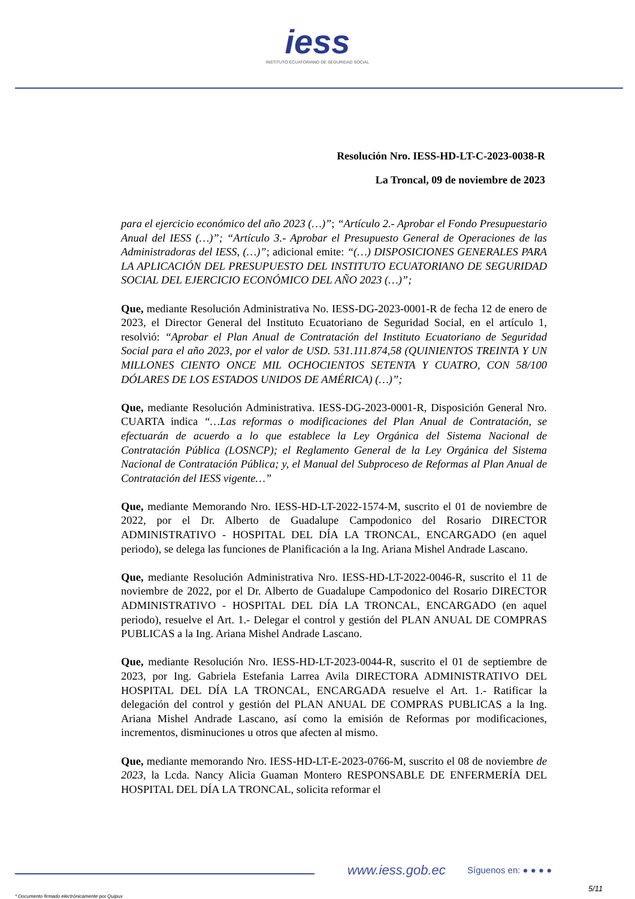iess
INSTITUTO ECUATORIANO DE SEGURIDAD SOCIAL
Resolución Nro. IESS-HD-LT-C-2023-0038-R
La Troncal, 09 de noviembre de 2023
para el ejercicio económico del año 2023 (…)”; “Artículo 2.- Aprobar el Fondo Presupuestario Anual del IESS (…)”; “Artículo 3.- Aprobar el Presupuesto General de Operaciones de las Administradoras del IESS, (…)”; adicional emite: “(…) DISPOSICIONES GENERALES PARA LA APLICACIÓN DEL PRESUPUESTO DEL INSTITUTO ECUATORIANO DE SEGURIDAD SOCIAL DEL EJERCICIO ECONÓMICO DEL AÑO 2023 (…)”;
Que, mediante Resolución Administrativa No. IESS-DG-2023-0001-R de fecha 12 de enero de 2023, el Director General del Instituto Ecuatoriano de Seguridad Social, en el artículo 1, resolvió: “Aprobar el Plan Anual de Contratación del Instituto Ecuatoriano de Seguridad Social para el año 2023, por el valor de USD. 531.111.874,58 (QUINIENTOS TREINTA Y UN MILLONES CIENTO ONCE MIL OCHOCIENTOS SETENTA Y CUATRO, CON 58/100 DÓLARES DE LOS ESTADOS UNIDOS DE AMÉRICA) (…)”;
Que, mediante Resolución Administrativa. IESS-DG-2023-0001-R, Disposición General Nro. CUARTA indica “…Las reformas o modificaciones del Plan Anual de Contratación, se efectuarán de acuerdo a lo que establece la Ley Orgánica del Sistema Nacional de Contratación Pública (LOSNCP); el Reglamento General de la Ley Orgánica del Sistema Nacional de Contratación Pública; y, el Manual del Subproceso de Reformas al Plan Anual de Contratación del IESS vigente…”
Que, mediante Memorando Nro. IESS-HD-LT-2022-1574-M, suscrito el 01 de noviembre de 2022, por el Dr. Alberto de Guadalupe Campodonico del Rosario DIRECTOR ADMINISTRATIVO - HOSPITAL DEL DÍA LA TRONCAL, ENCARGADO (en aquel periodo), se delega las funciones de Planificación a la Ing. Ariana Mishel Andrade Lascano.
Que, mediante Resolución Administrativa Nro. IESS-HD-LT-2022-0046-R, suscrito el 11 de noviembre de 2022, por el Dr. Alberto de Guadalupe Campodonico del Rosario DIRECTOR ADMINISTRATIVO - HOSPITAL DEL DÍA LA TRONCAL, ENCARGADO (en aquel periodo), resuelve el Art. 1.- Delegar el control y gestión del PLAN ANUAL DE COMPRAS PUBLICAS a la Ing. Ariana Mishel Andrade Lascano.
Que, mediante Resolución Nro. IESS-HD-LT-2023-0044-R, suscrito el 01 de septiembre de 2023, por Ing. Gabriela Estefania Larrea Avila DIRECTORA ADMINISTRATIVO DEL HOSPITAL DEL DÍA LA TRONCAL, ENCARGADA resuelve el Art. 1.- Ratificar la delegación del control y gestión del PLAN ANUAL DE COMPRAS PUBLICAS a la Ing. Ariana Mishel Andrade Lascano, así como la emisión de Reformas por modificaciones, incrementos, disminuciones u otros que afecten al mismo.
Que, mediante memorando Nro. IESS-HD-LT-E-2023-0766-M, suscrito el 08 de noviembre de 2023, la Lcda. Nancy Alicia Guaman Montero RESPONSABLE DE ENFERMERÍA DEL HOSPITAL DEL DÍA LA TRONCAL, solicita reformar el
www.iess.gob.ec Síguenos en: ● ● ● ●
5/11
* Documento firmado electrónicamente por Quipux